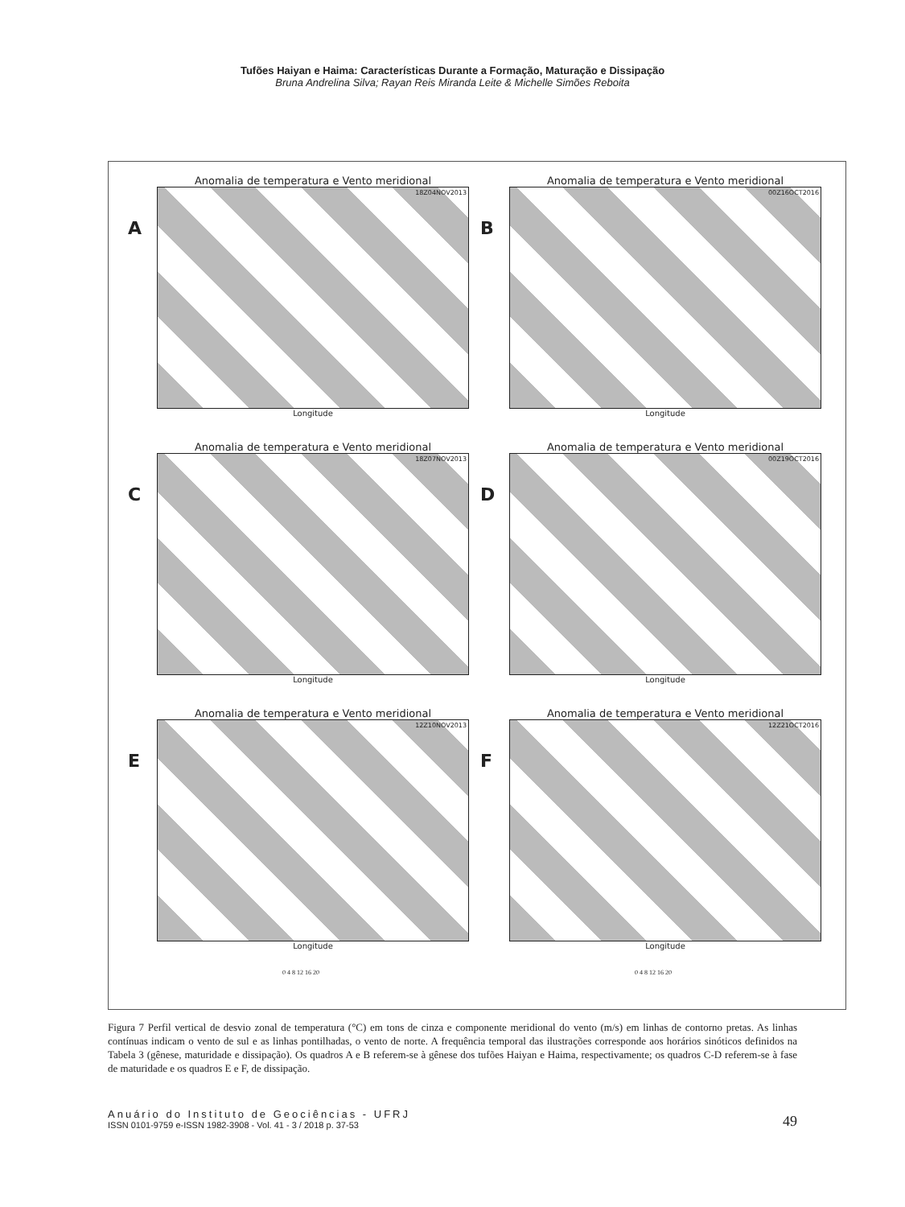Tufões Haiyan e Haima: Características Durante a Formação, Maturação e Dissipação
Bruna Andrelina Silva; Rayan Reis Miranda Leite & Michelle Simões Reboita
A
Anomalia de temperatura e Vento meridional
18Z04NOV2013
Longitude
B
Anomalia de temperatura e Vento meridional
00Z16OCT2016
Longitude
C
Anomalia de temperatura e Vento meridional
18Z07NOV2013
Longitude
D
Anomalia de temperatura e Vento meridional
00Z19OCT2016
Longitude
E
Anomalia de temperatura e Vento meridional
12Z10NOV2013
Longitude
F
Anomalia de temperatura e Vento meridional
12Z21OCT2016
Longitude
0 4 8 12 16 20
0 4 8 12 16 20
Figura 7 Perfil vertical de desvio zonal de temperatura (°C) em tons de cinza e componente meridional do vento (m/s) em linhas de contorno pretas. As linhas contínuas indicam o vento de sul e as linhas pontilhadas, o vento de norte. A frequência temporal das ilustrações corresponde aos horários sinóticos definidos na Tabela 3 (gênese, maturidade e dissipação). Os quadros A e B referem-se à gênese dos tufões Haiyan e Haima, respectivamente; os quadros C-D referem-se à fase de maturidade e os quadros E e F, de dissipação.
Anuário do Instituto de Geociências - UFRJ
ISSN 0101-9759 e-ISSN 1982-3908 - Vol. 41 - 3 / 2018 p. 37-53
49